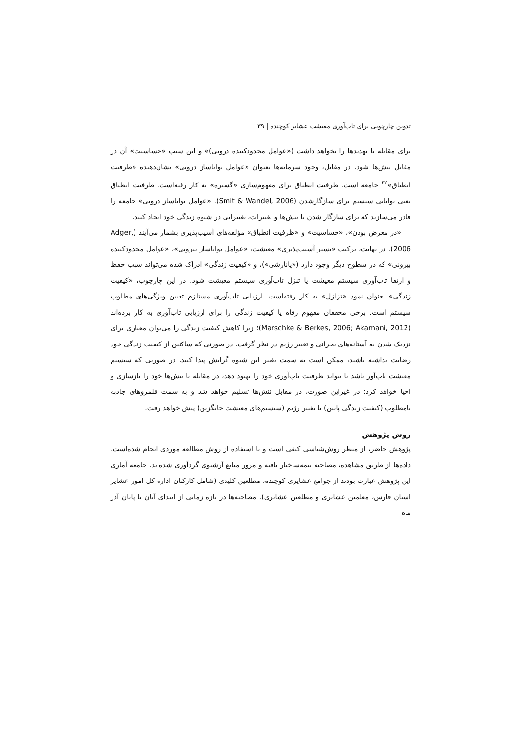تدوین چارچوبی برای تاب‌آوری معیشت عشایر کوچنده | ۳۹
برای مقابله با تهدیدها را نخواهد داشت («عوامل محدودکننده درونی)» و این سبب «حساسیت» آن در مقابل تنش‌ها شود. در مقابل، وجود سرمایه‌ها بعنوان «عوامل توانا‌ساز درونی» نشان‌دهنده «ظرفیت انطباق»<sup>۳۲</sup> جامعه است. ظرفیت انطباق برای مفهوم‌سازی «گستره» به کار رفته‌است. ظرفیت انطباق یعنی توانایی سیستم برای سازگارشدن (Smit & Wandel, 2006). «عوامل توانا‌ساز درونی» جامعه را قادر می‌سازند که برای سازگار شدن با تنش‌ها و تغییرات، تغییراتی در شیوه زندگی خود ایجاد کنند.
«در معرض بودن»، «حساسیت» و «ظرفیت انطباق» مؤلفه‌های آسیب‌پذیری بشمار می‌آیند (Adger, 2006). در نهایت، ترکیب «بستر آسیب‌پذیری» معیشت، «عوامل توانا‌ساز بیرونی»، «عوامل محدودکننده بیرونی» که در سطوح دیگر وجود دارد («پانارشی»)، و «کیفیت زندگی» ادراک شده می‌تواند سبب حفظ و ارتقا تاب‌آوری سیستم معیشت یا تنزل تاب‌آوری سیستم معیشت شود. در این چارچوب، «کیفیت زندگی» بعنوان نمود «تزلزل» به کار رفته‌است. ارزیابی تاب‌آوری مستلزم تعیین ویژگی‌های مطلوب سیستم است. برخی محققان مفهوم رفاه یا کیفیت زندگی را برای ارزیابی تاب‌آوری به کار برده‌اند (Marschke & Berkes, 2006; Akamani, 2012)؛ زیرا کاهش کیفیت زندگی را می‌توان معیاری برای نزدیک شدن به آستانه‌های بحرانی و تغییر رژیم در نظر گرفت. در صورتی که ساکنین از کیفیت زندگی خود رضایت نداشته باشند، ممکن است به سمت تغییر این شیوه گرایش پیدا کنند. در صورتی که سیستم معیشت تاب‌آور باشد یا بتواند ظرفیت تاب‌آوری خود را بهبود دهد، در مقابله با تنش‌ها خود را بازسازی و احیا خواهد کرد؛ در غیراین صورت، در مقابل تنش‌ها تسلیم خواهد شد و به سمت قلمروهای جاذبه نامطلوب (کیفیت زندگی پایین) یا تغییر رژیم (سیستم‌های معیشت جایگزین) پیش خواهد رفت.
روش پژوهش
پژوهش حاضر، از منظر روش‌شناسی کیفی است و با استفاده از روش مطالعه موردی انجام شده‌است. داده‌ها از طریق مشاهده، مصاحبه نیمه‌ساختار یافته و مرور منابع آرشیوی گردآوری شده‌اند. جامعه آماری این پژوهش عبارت بودند از جوامع عشایری کوچنده، مطلعین کلیدی (شامل کارکنان اداره کل امور عشایر استان فارس، معلمین عشایری و مطلعین عشایری). مصاحبه‌ها در بازه زمانی از ابتدای آبان تا پایان آذر ماه